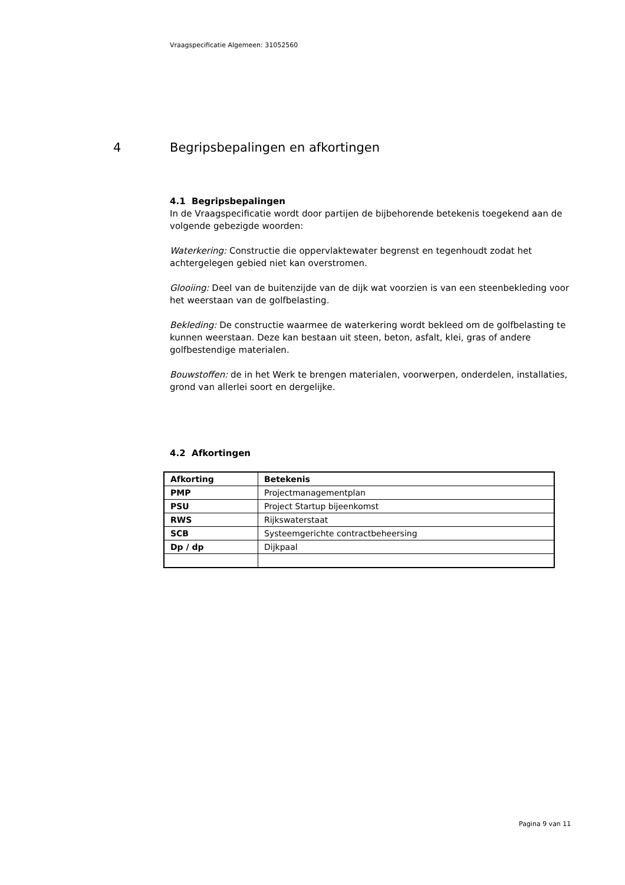Vraagspecificatie Algemeen: 31052560
4 Begripsbepalingen en afkortingen
4.1 Begripsbepalingen
In de Vraagspecificatie wordt door partijen de bijbehorende betekenis toegekend aan de volgende gebezigde woorden:
Waterkering: Constructie die oppervlaktewater begrenst en tegenhoudt zodat het achtergelegen gebied niet kan overstromen.
Glooiing: Deel van de buitenzijde van de dijk wat voorzien is van een steenbekleding voor het weerstaan van de golfbelasting.
Bekleding: De constructie waarmee de waterkering wordt bekleed om de golfbelasting te kunnen weerstaan. Deze kan bestaan uit steen, beton, asfalt, klei, gras of andere golfbestendige materialen.
Bouwstoffen: de in het Werk te brengen materialen, voorwerpen, onderdelen, installaties, grond van allerlei soort en dergelijke.
4.2 Afkortingen
| Afkorting | Betekenis |
| --- | --- |
| PMP | Projectmanagementplan |
| PSU | Project Startup bijeenkomst |
| RWS | Rijkswaterstaat |
| SCB | Systeemgerichte contractbeheersing |
| Dp / dp | Dijkpaal |
Pagina 9 van 11